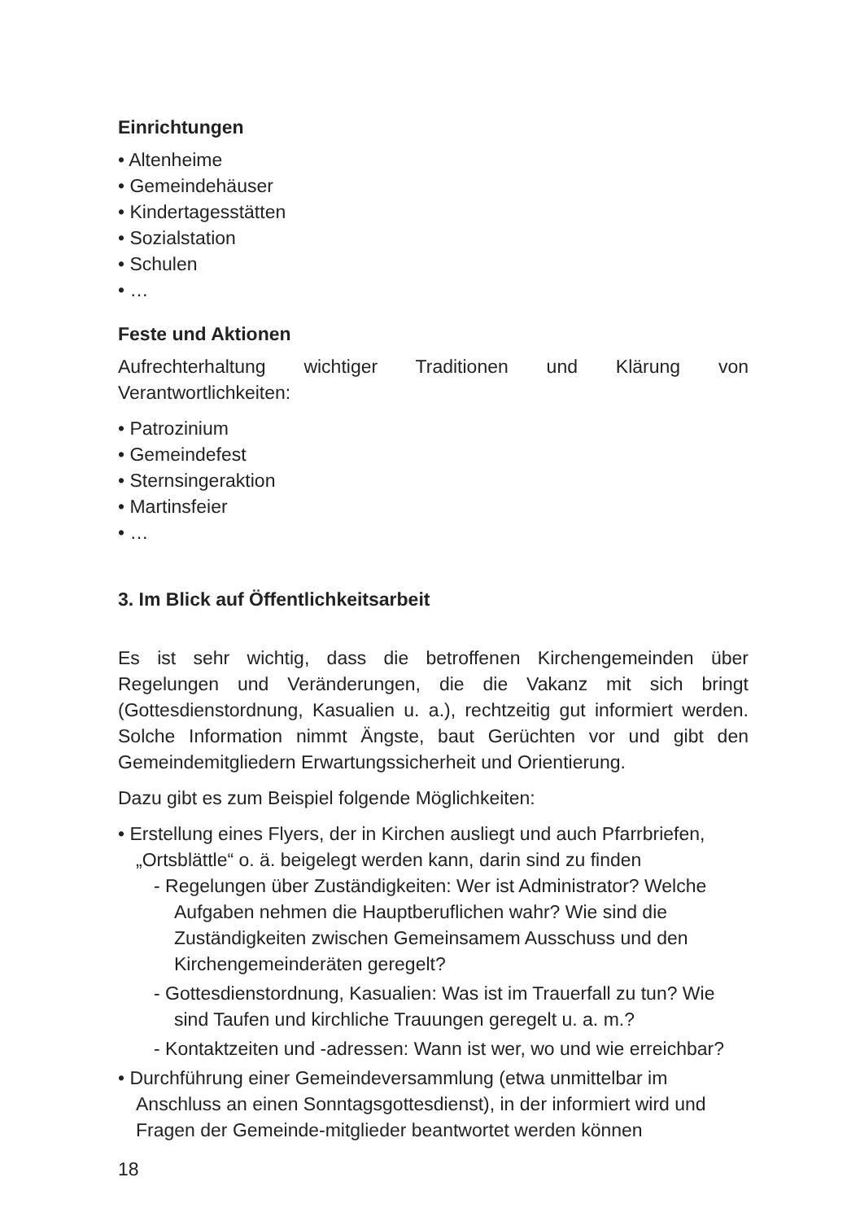Einrichtungen
• Altenheime
• Gemeindehäuser
• Kindertagesstätten
• Sozialstation
• Schulen
• …
Feste und Aktionen
Aufrechterhaltung wichtiger Traditionen und Klärung von Verantwortlichkeiten:
• Patrozinium
• Gemeindefest
• Sternsingeraktion
• Martinsfeier
• …
3. Im Blick auf Öffentlichkeitsarbeit
Es ist sehr wichtig, dass die betroffenen Kirchengemeinden über Regelungen und Veränderungen, die die Vakanz mit sich bringt (Gottesdienstordnung, Kasualien u. a.), rechtzeitig gut informiert werden. Solche Information nimmt Ängste, baut Gerüchten vor und gibt den Gemeindemitgliedern Erwartungssicherheit und Orientierung.
Dazu gibt es zum Beispiel folgende Möglichkeiten:
• Erstellung eines Flyers, der in Kirchen ausliegt und auch Pfarrbriefen, „Ortsblättle“ o. ä. beigelegt werden kann, darin sind zu finden
- Regelungen über Zuständigkeiten: Wer ist Administrator? Welche Aufgaben nehmen die Hauptberuflichen wahr? Wie sind die Zuständigkeiten zwischen Gemeinsamem Ausschuss und den Kirchengemeinderäten geregelt?
- Gottesdienstordnung, Kasualien: Was ist im Trauerfall zu tun? Wie sind Taufen und kirchliche Trauungen geregelt u. a. m.?
- Kontaktzeiten und -adressen: Wann ist wer, wo und wie erreichbar?
• Durchführung einer Gemeindeversammlung (etwa unmittelbar im Anschluss an einen Sonntagsgottesdienst), in der informiert wird und Fragen der Gemeinde-mitglieder beantwortet werden können
18